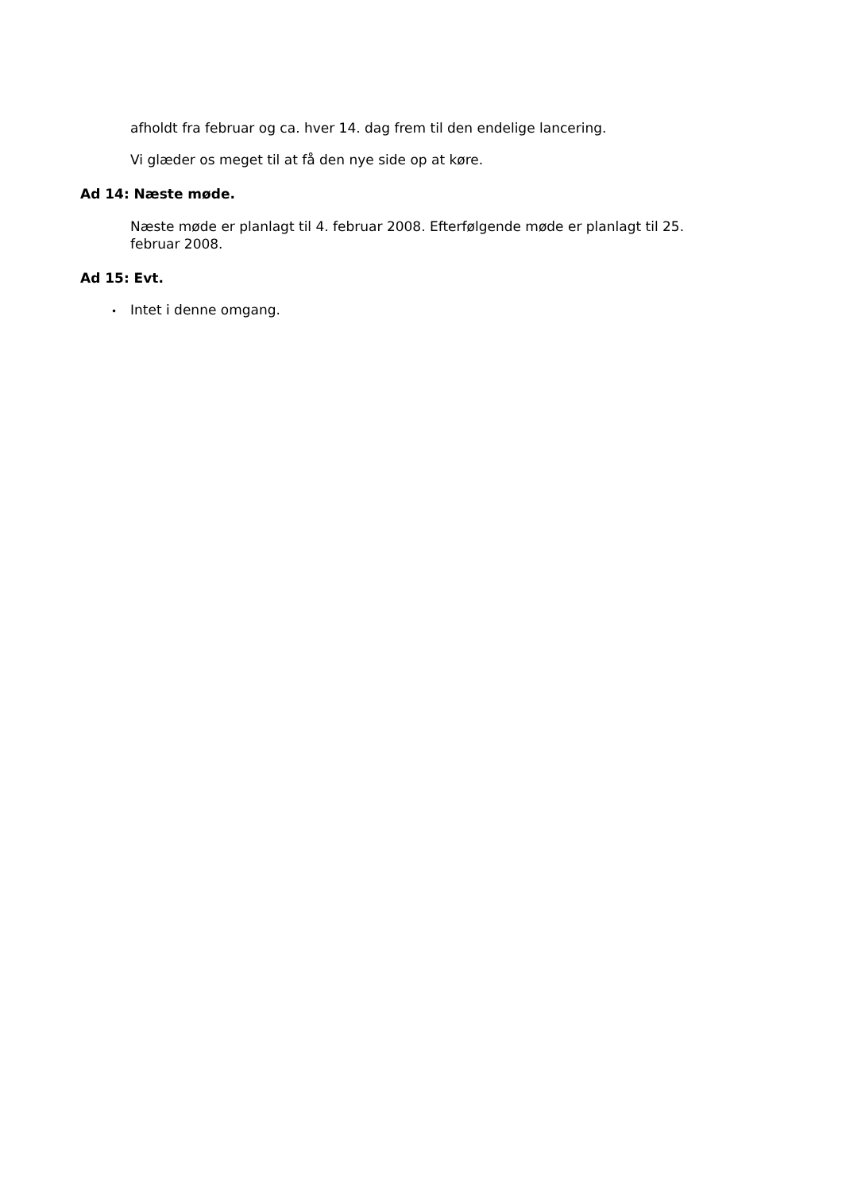afholdt fra februar og ca. hver 14. dag frem til den endelige lancering.
Vi glæder os meget til at få den nye side op at køre.
Ad 14: Næste møde.
Næste møde er planlagt til 4. februar 2008. Efterfølgende møde er planlagt til 25. februar 2008.
Ad 15: Evt.
• Intet i denne omgang.